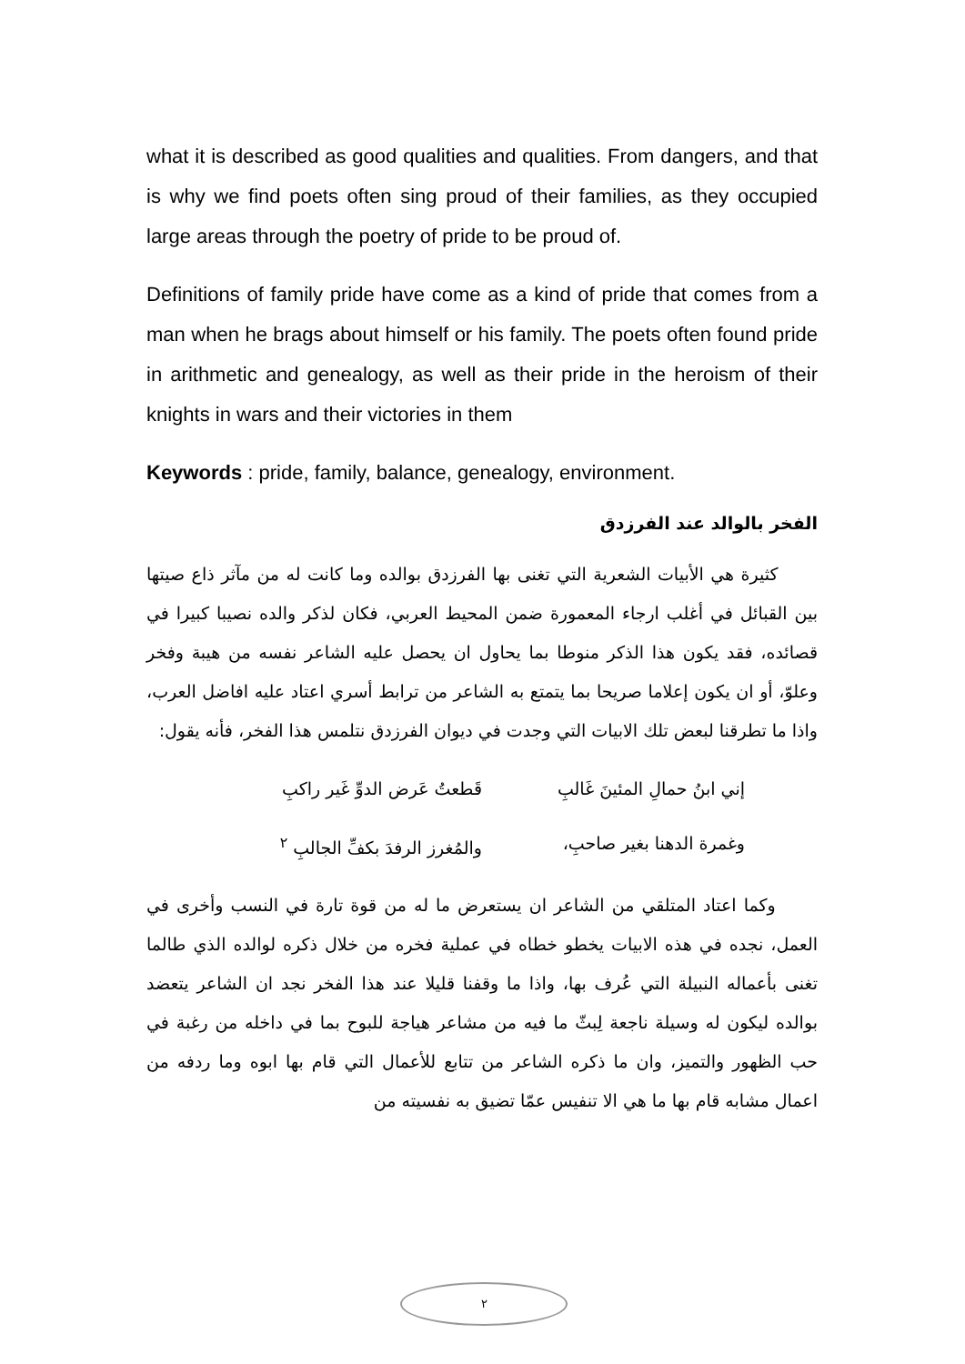what it is described as good qualities and qualities. From dangers, and that is why we find poets often sing proud of their families, as they occupied large areas through the poetry of pride to be proud of.
Definitions of family pride have come as a kind of pride that comes from a man when he brags about himself or his family. The poets often found pride in arithmetic and genealogy, as well as their pride in the heroism of their knights in wars and their victories in them
Keywords : pride, family, balance, genealogy, environment.
الفخر بالوالد عند الفرزدق
كثيرة هي الأبيات الشعرية التي تغنى بها الفرزدق بوالده وما كانت له من مآثر ذاع صيتها بين القبائل في أغلب ارجاء المعمورة ضمن المحيط العربي، فكان لذكر والده نصيبا كبيرا في قصائده، فقد يكون هذا الذكر منوطا بما يحاول ان يحصل عليه الشاعر نفسه من هيبة وفخر وعلوّ، أو ان يكون إعلاما صريحا بما يتمتع به الشاعر من ترابط أسري اعتاد عليه افاضل العرب، واذا ما تطرقنا لبعض تلك الابيات التي وجدت في ديوان الفرزدق نتلمس هذا الفخر، فأنه يقول:
إني ابنُ حمالِ المئينَ غَالبِ قَطعتُ عَرض الدوِّ غَير راكبِ
وغمرة الدهنا بغير صاحبِ، والمُغرز الرفدَ بكفِّ الجالبِ <sup>٢</sup>
وكما اعتاد المتلقي من الشاعر ان يستعرض ما له من قوة تارة في النسب وأخرى في العمل، نجده في هذه الابيات يخطو خطاه في عملية فخره من خلال ذكره لوالده الذي طالما تغنى بأعماله النبيلة التي عُرف بها، واذا ما وقفنا قليلا عند هذا الفخر نجد ان الشاعر يتعضد بوالده ليكون له وسيلة ناجعة لِبثّ ما فيه من مشاعر هياجة للبوح بما في داخله من رغبة في حب الظهور والتميز، وان ما ذكره الشاعر من تتابع للأعمال التي قام بها ابوه وما ردفه من اعمال مشابه قام بها ما هي الا تنفيس عمّا تضيق به نفسيته من
٢